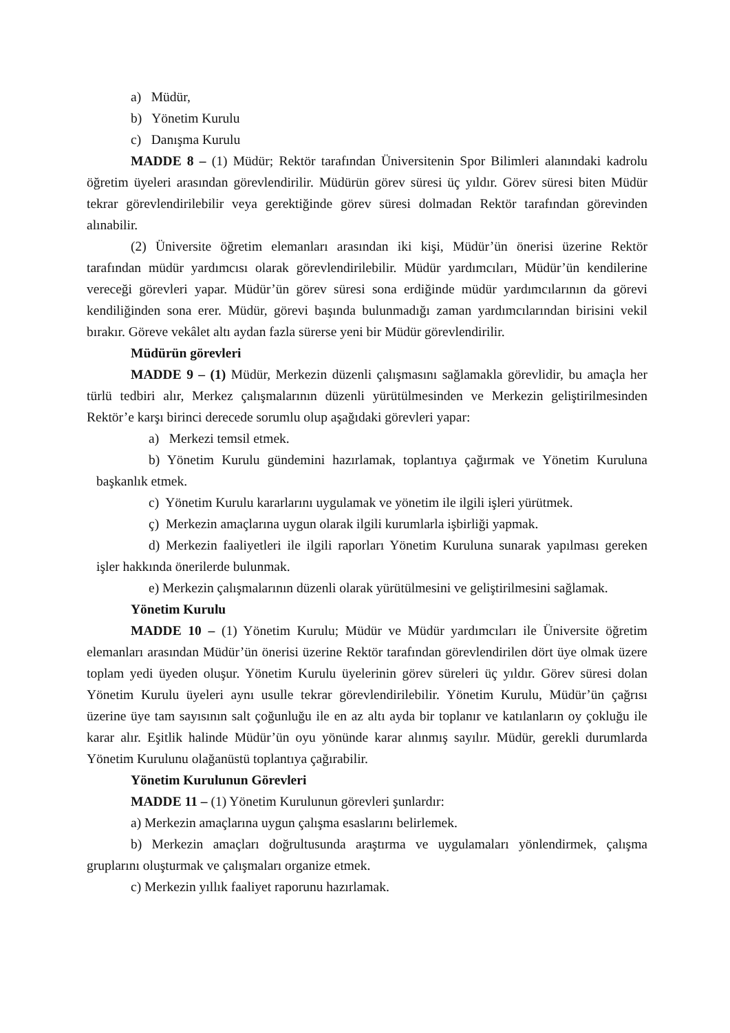a) Müdür,
b) Yönetim Kurulu
c) Danışma Kurulu
MADDE 8 – (1) Müdür; Rektör tarafından Üniversitenin Spor Bilimleri alanındaki kadrolu öğretim üyeleri arasından görevlendirilir. Müdürün görev süresi üç yıldır. Görev süresi biten Müdür tekrar görevlendirilebilir veya gerektiğinde görev süresi dolmadan Rektör tarafından görevinden alınabilir.
(2) Üniversite öğretim elemanları arasından iki kişi, Müdür’ün önerisi üzerine Rektör tarafından müdür yardımcısı olarak görevlendirilebilir. Müdür yardımcıları, Müdür’ün kendilerine vereceği görevleri yapar. Müdür’ün görev süresi sona erdiğinde müdür yardımcılarının da görevi kendiliğinden sona erer. Müdür, görevi başında bulunmadığı zaman yardımcılarından birisini vekil bırakır. Göreve vekâlet altı aydan fazla sürerse yeni bir Müdür görevlendirilir.
Müdürün görevleri
MADDE 9 – (1) Müdür, Merkezin düzenli çalışmasını sağlamakla görevlidir, bu amaçla her türlü tedbiri alır, Merkez çalışmalarının düzenli yürütülmesinden ve Merkezin geliştirilmesinden Rektör’e karşı birinci derecede sorumlu olup aşağıdaki görevleri yapar:
a) Merkezi temsil etmek.
b) Yönetim Kurulu gündemini hazırlamak, toplantıya çağırmak ve Yönetim Kuruluna başkanlık etmek.
c) Yönetim Kurulu kararlarını uygulamak ve yönetim ile ilgili işleri yürütmek.
ç) Merkezin amaçlarına uygun olarak ilgili kurumlarla işbirliği yapmak.
d) Merkezin faaliyetleri ile ilgili raporları Yönetim Kuruluna sunarak yapılması gereken işler hakkında önerilerde bulunmak.
e) Merkezin çalışmalarının düzenli olarak yürütülmesini ve geliştirilmesini sağlamak.
Yönetim Kurulu
MADDE 10 – (1) Yönetim Kurulu; Müdür ve Müdür yardımcıları ile Üniversite öğretim elemanları arasından Müdür’ün önerisi üzerine Rektör tarafından görevlendirilen dört üye olmak üzere toplam yedi üyeden oluşur. Yönetim Kurulu üyelerinin görev süreleri üç yıldır. Görev süresi dolan Yönetim Kurulu üyeleri aynı usulle tekrar görevlendirilebilir. Yönetim Kurulu, Müdür’ün çağrısı üzerine üye tam sayısının salt çoğunluğu ile en az altı ayda bir toplanır ve katılanların oy çokluğu ile karar alır. Eşitlik halinde Müdür’ün oyu yönünde karar alınmış sayılır. Müdür, gerekli durumlarda Yönetim Kurulunu olağanüstü toplantıya çağırabilir.
Yönetim Kurulunun Görevleri
MADDE 11 – (1) Yönetim Kurulunun görevleri şunlardır:
a) Merkezin amaçlarına uygun çalışma esaslarını belirlemek.
b) Merkezin amaçları doğrultusunda araştırma ve uygulamaları yönlendirmek, çalışma gruplarını oluşturmak ve çalışmaları organize etmek.
c) Merkezin yıllık faaliyet raporunu hazırlamak.